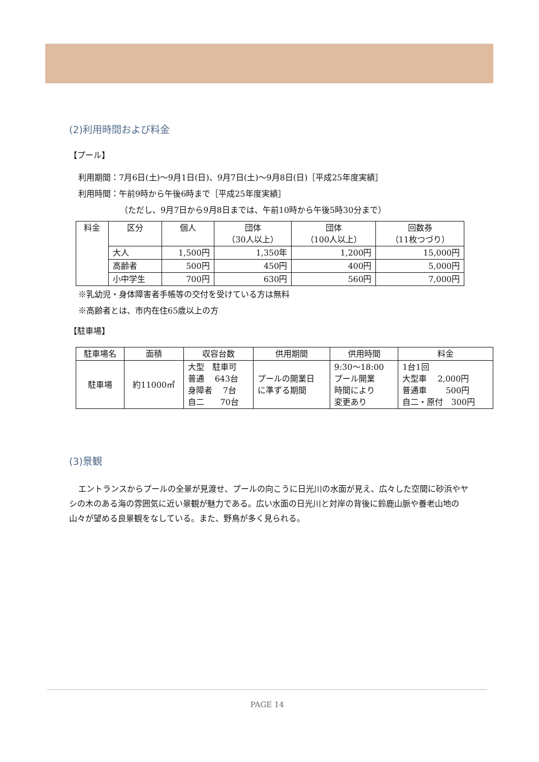(2)利用時間および料金
【プール】
利用期間：7月6日(土)～9月1日(日)、9月7日(土)～9月8日(日)［平成25年度実績］
利用時間：午前9時から午後6時まで［平成25年度実績］
（ただし、9月7日から9月8日までは、午前10時から午後5時30分まで）
| 料金 | 区分 | 個人 | 団体 （30人以上） | 団体 （100人以上） | 回数券 （11枚つづり） |
| --- | --- | --- | --- | --- | --- |
| | 大人 | 1,500円 | 1,350年 | 1,200円 | 15,000円 |
| | 高齢者 | 500円 | 450円 | 400円 | 5,000円 |
| | 小中学生 | 700円 | 630円 | 560円 | 7,000円 |
※乳幼児・身体障害者手帳等の交付を受けている方は無料
※高齢者とは、市内在住65歳以上の方
【駐車場】
| 駐車場名 | 面積 | 収容台数 | 供用期間 | 供用時間 | 料金 |
| --- | --- | --- | --- | --- | --- |
| 駐車場 | 約11000㎡ | 大型 駐車可 普通 643台 身障者 7台 自二 70台 | プールの開業日 に準ずる期間 | 9:30～18:00 プール開業 時間により 変更あり | 1台1回 大型車 2,000円 普通車 500円 自二・原付 300円 |
(3)景観
エントランスからプールの全景が見渡せ、プールの向こうに日光川の水面が見え、広々した空間に砂浜やヤシの木のある海の雰囲気に近い景観が魅力である。広い水面の日光川と対岸の背後に鈴鹿山脈や養老山地の山々が望める良景観をなしている。また、野鳥が多く見られる。
PAGE 14